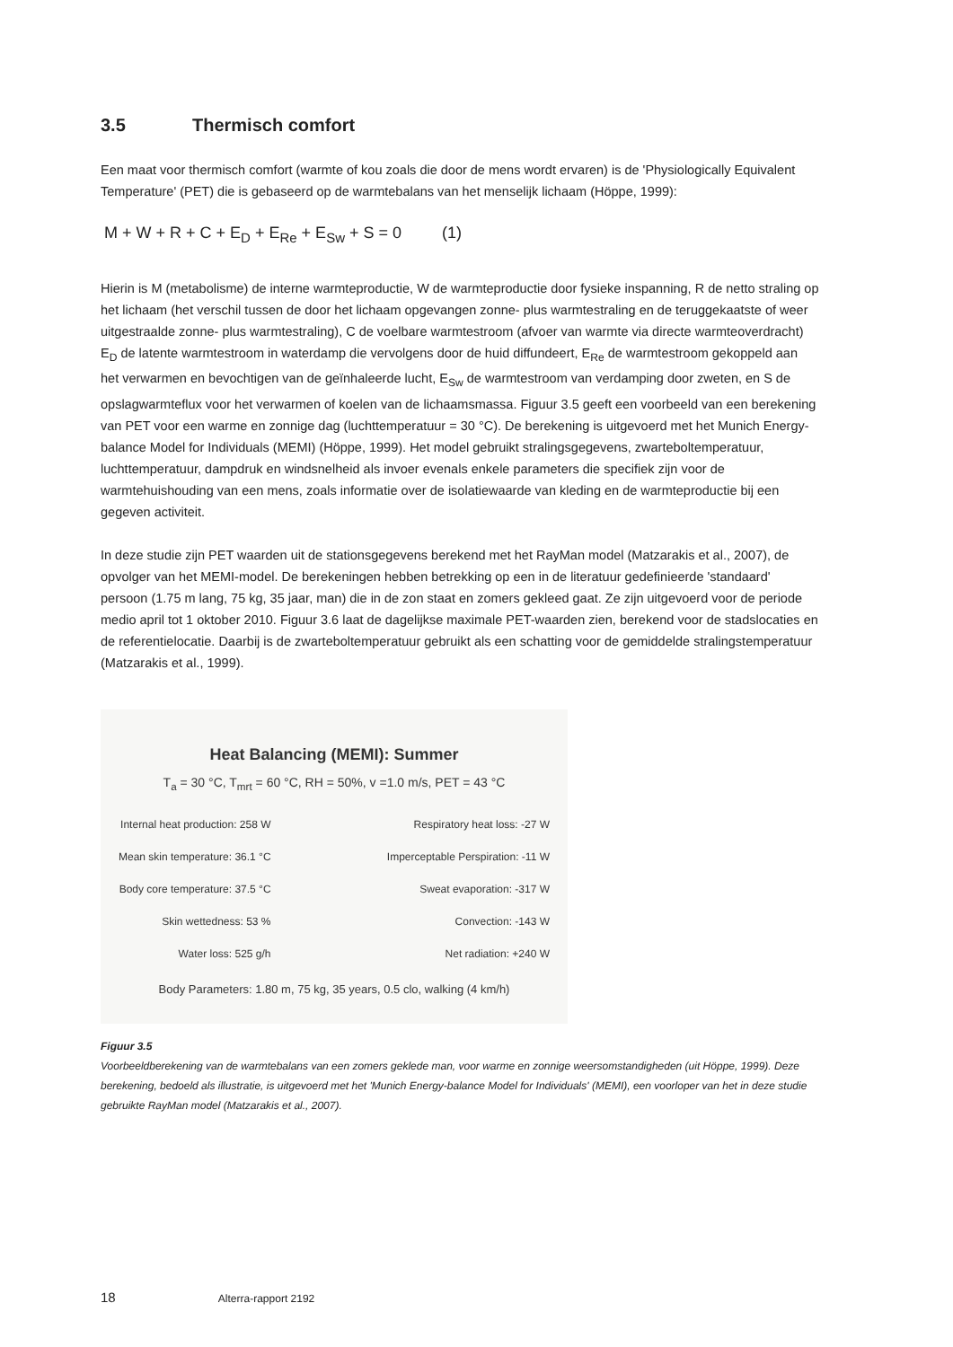3.5 Thermisch comfort
Een maat voor thermisch comfort (warmte of kou zoals die door de mens wordt ervaren) is de 'Physiologically Equivalent Temperature' (PET) die is gebaseerd op de warmtebalans van het menselijk lichaam (Höppe, 1999):
M + W + R + C + E<sub>D</sub> + E<sub>Re</sub> + E<sub>Sw</sub> + S = 0 (1)
Hierin is M (metabolisme) de interne warmteproductie, W de warmteproductie door fysieke inspanning, R de netto straling op het lichaam (het verschil tussen de door het lichaam opgevangen zonne- plus warmtestraling en de teruggekaatste of weer uitgestraalde zonne- plus warmtestraling), C de voelbare warmtestroom (afvoer van warmte via directe warmteoverdracht) E<sub>D</sub> de latente warmtestroom in waterdamp die vervolgens door de huid diffundeert, E<sub>Re</sub> de warmtestroom gekoppeld aan het verwarmen en bevochtigen van de geïnhaleerde lucht, E<sub>Sw</sub> de warmtestroom van verdamping door zweten, en S de opslagwarmteflux voor het verwarmen of koelen van de lichaamsmassa. Figuur 3.5 geeft een voorbeeld van een berekening van PET voor een warme en zonnige dag (luchttemperatuur = 30 °C). De berekening is uitgevoerd met het Munich Energy-balance Model for Individuals (MEMI) (Höppe, 1999). Het model gebruikt stralingsgegevens, zwarteboltemperatuur, luchttemperatuur, dampdruk en windsnelheid als invoer evenals enkele parameters die specifiek zijn voor de warmtehuishouding van een mens, zoals informatie over de isolatiewaarde van kleding en de warmteproductie bij een gegeven activiteit.
In deze studie zijn PET waarden uit de stationsgegevens berekend met het RayMan model (Matzarakis et al., 2007), de opvolger van het MEMI-model. De berekeningen hebben betrekking op een in de literatuur gedefinieerde 'standaard' persoon (1.75 m lang, 75 kg, 35 jaar, man) die in de zon staat en zomers gekleed gaat. Ze zijn uitgevoerd voor de periode medio april tot 1 oktober 2010. Figuur 3.6 laat de dagelijkse maximale PET-waarden zien, berekend voor de stadslocaties en de referentielocatie. Daarbij is de zwarteboltemperatuur gebruikt als een schatting voor de gemiddelde stralingstemperatuur (Matzarakis et al., 1999).
Heat Balancing (MEMI): Summer
T<sub>a</sub> = 30 °C, T<sub>mrt</sub> = 60 °C, RH = 50%, v =1.0 m/s, PET = 43 °C
Internal heat production: 258 W
Mean skin temperature: 36.1 °C
Body core temperature: 37.5 °C
Skin wettedness: 53 %
Water loss: 525 g/h
Respiratory heat loss: -27 W
Imperceptable Perspiration: -11 W
Sweat evaporation: -317 W
Convection: -143 W
Net radiation: +240 W
Body Parameters: 1.80 m, 75 kg, 35 years, 0.5 clo, walking (4 km/h)
Figuur 3.5
Voorbeeldberekening van de warmtebalans van een zomers geklede man, voor warme en zonnige weersomstandigheden (uit Höppe, 1999). Deze berekening, bedoeld als illustratie, is uitgevoerd met het 'Munich Energy-balance Model for Individuals' (MEMI), een voorloper van het in deze studie gebruikte RayMan model (Matzarakis et al., 2007).
18 Alterra-rapport 2192